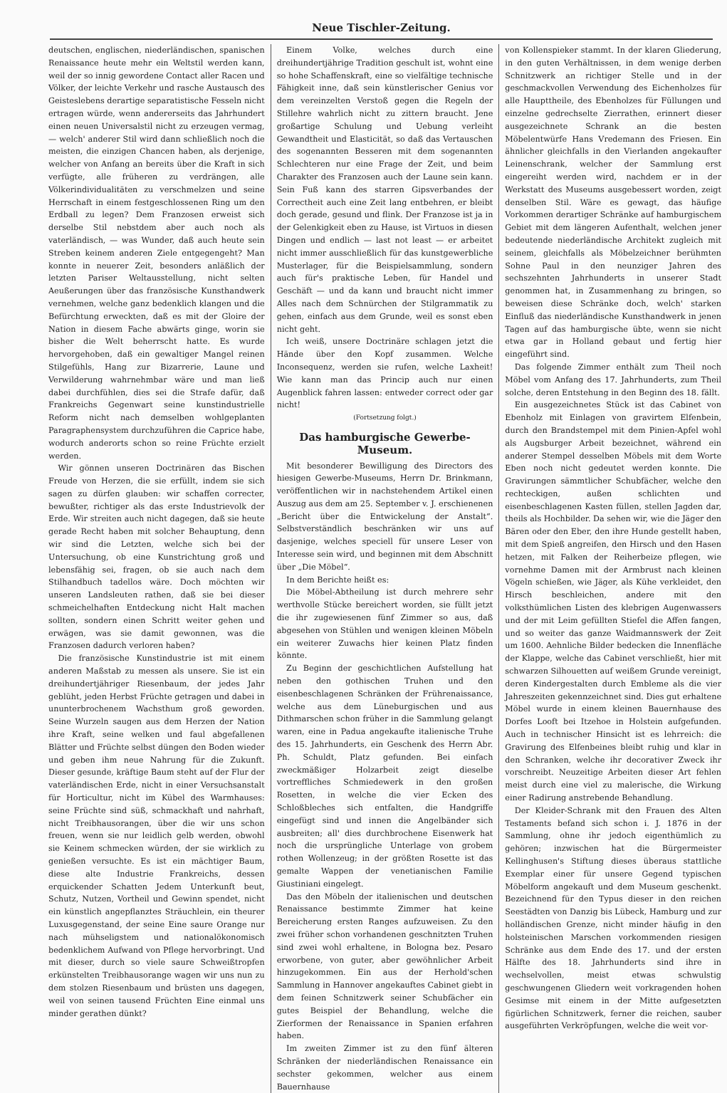Neue Tischler-Zeitung.
deutschen, englischen, niederländischen, spanischen Renaissance heute mehr ein Weltstil werden kann, weil der so innig gewordene Contact aller Racen und Völker, der leichte Verkehr und rasche Austausch des Geisteslebens derartige separatistische Fesseln nicht ertragen würde, wenn andererseits das Jahrhundert einen neuen Universalstil nicht zu erzeugen vermag, — welch' anderer Stil wird dann schließlich noch die meisten, die einzigen Chancen haben, als derjenige, welcher von Anfang an bereits über die Kraft in sich verfügte, alle früheren zu verdrängen, alle Völkerindividualitäten zu verschmelzen und seine Herrschaft in einem festgeschlossenen Ring um den Erdball zu legen? Dem Franzosen erweist sich derselbe Stil nebstdem aber auch noch als vaterländisch, — was Wunder, daß auch heute sein Streben keinem anderen Ziele entgegengeht? Man konnte in neuerer Zeit, besonders anläßlich der letzten Pariser Weltausstellung, nicht selten Aeußerungen über das französische Kunsthandwerk vernehmen, welche ganz bedenklich klangen und die Befürchtung erweckten, daß es mit der Gloire der Nation in diesem Fache abwärts ginge, worin sie bisher die Welt beherrscht hatte. Es wurde hervorgehoben, daß ein gewaltiger Mangel reinen Stilgefühls, Hang zur Bizarrerie, Laune und Verwilderung wahrnehmbar wäre und man ließ dabei durchfühlen, dies sei die Strafe dafür, daß Frankreichs Gegenwart seine kunstindustrielle Reform nicht nach demselben wohlgeplanten Paragraphensystem durchzuführen die Caprice habe, wodurch anderorts schon so reine Früchte erzielt werden.
Wir gönnen unseren Doctrinären das Bischen Freude von Herzen, die sie erfüllt, indem sie sich sagen zu dürfen glauben: wir schaffen correcter, bewußter, richtiger als das erste Industrievolk der Erde. Wir streiten auch nicht dagegen, daß sie heute gerade Recht haben mit solcher Behauptung, denn wir sind die Letzten, welche sich bei der Untersuchung, ob eine Kunstrichtung groß und lebensfähig sei, fragen, ob sie auch nach dem Stilhandbuch tadellos wäre. Doch möchten wir unseren Landsleuten rathen, daß sie bei dieser schmeichelhaften Entdeckung nicht Halt machen sollten, sondern einen Schritt weiter gehen und erwägen, was sie damit gewonnen, was die Franzosen dadurch verloren haben?
Die französische Kunstindustrie ist mit einem anderen Maßstab zu messen als unsere. Sie ist ein dreihundertjähriger Riesenbaum, der jedes Jahr geblüht, jeden Herbst Früchte getragen und dabei in ununterbrochenem Wachsthum groß geworden. Seine Wurzeln saugen aus dem Herzen der Nation ihre Kraft, seine welken und faul abgefallenen Blätter und Früchte selbst düngen den Boden wieder und geben ihm neue Nahrung für die Zukunft. Dieser gesunde, kräftige Baum steht auf der Flur der vaterländischen Erde, nicht in einer Versuchsanstalt für Horticultur, nicht im Kübel des Warmhauses: seine Früchte sind süß, schmackhaft und nahrhaft, nicht Treibhausorangen, über die wir uns schon freuen, wenn sie nur leidlich gelb werden, obwohl sie Keinem schmecken würden, der sie wirklich zu genießen versuchte. Es ist ein mächtiger Baum, diese alte Industrie Frankreichs, dessen erquickender Schatten Jedem Unterkunft beut, Schutz, Nutzen, Vortheil und Gewinn spendet, nicht ein künstlich angepflanztes Sträuchlein, ein theurer Luxusgegenstand, der seine Eine saure Orange nur nach mühseligstem und nationalökonomisch bedenklichem Aufwand von Pflege hervorbringt. Und mit dieser, durch so viele saure Schweißtropfen erkünstelten Treibhausorange wagen wir uns nun zu dem stolzen Riesenbaum und brüsten uns dagegen, weil von seinen tausend Früchten Eine einmal uns minder gerathen dünkt?
Einem Volke, welches durch eine dreihundertjährige Tradition geschult ist, wohnt eine so hohe Schaffenskraft, eine so vielfältige technische Fähigkeit inne, daß sein künstlerischer Genius vor dem vereinzelten Verstoß gegen die Regeln der Stillehre wahrlich nicht zu zittern braucht. Jene großartige Schulung und Uebung verleiht Gewandtheit und Elasticität, so daß das Vertauschen des sogenannten Besseren mit dem sogenannten Schlechteren nur eine Frage der Zeit, und beim Charakter des Franzosen auch der Laune sein kann. Sein Fuß kann des starren Gipsverbandes der Correctheit auch eine Zeit lang entbehren, er bleibt doch gerade, gesund und flink. Der Franzose ist ja in der Gelenkigkeit eben zu Hause, ist Virtuos in diesen Dingen und endlich — last not least — er arbeitet nicht immer ausschließlich für das kunstgewerbliche Musterlager, für die Beispielsammlung, sondern auch für's praktische Leben, für Handel und Geschäft — und da kann und braucht nicht immer Alles nach dem Schnürchen der Stilgrammatik zu gehen, einfach aus dem Grunde, weil es sonst eben nicht geht.
Ich weiß, unsere Doctrinäre schlagen jetzt die Hände über den Kopf zusammen. Welche Inconsequenz, werden sie rufen, welche Laxheit! Wie kann man das Princip auch nur einen Augenblick fahren lassen: entweder correct oder gar nicht!
(Fortsetzung folgt.)
Das hamburgische Gewerbe-Museum.
Mit besonderer Bewilligung des Directors des hiesigen Gewerbe-Museums, Herrn Dr. Brinkmann, veröffentlichen wir in nachstehendem Artikel einen Auszug aus dem am 25. September v. J. erschienenen „Bericht über die Entwickelung der Anstalt“. Selbstverständlich beschränken wir uns auf dasjenige, welches speciell für unsere Leser von Interesse sein wird, und beginnen mit dem Abschnitt über „Die Möbel“.
In dem Berichte heißt es:
Die Möbel-Abtheilung ist durch mehrere sehr werthvolle Stücke bereichert worden, sie füllt jetzt die ihr zugewiesenen fünf Zimmer so aus, daß abgesehen von Stühlen und wenigen kleinen Möbeln ein weiterer Zuwachs hier keinen Platz finden könnte.
Zu Beginn der geschichtlichen Aufstellung hat neben den gothischen Truhen und den eisenbeschlagenen Schränken der Frührenaissance, welche aus dem Lüneburgischen und aus Dithmarschen schon früher in die Sammlung gelangt waren, eine in Padua angekaufte italienische Truhe des 15. Jahrhunderts, ein Geschenk des Herrn Abr. Ph. Schuldt, Platz gefunden. Bei einfach zweckmäßiger Holzarbeit zeigt dieselbe vortreffliches Schmiedewerk in den großen Rosetten, in welche die vier Ecken des Schloßbleches sich entfalten, die Handgriffe eingefügt sind und innen die Angelbänder sich ausbreiten; all' dies durchbrochene Eisenwerk hat noch die ursprüngliche Unterlage von grobem rothen Wollenzeug; in der größten Rosette ist das gemalte Wappen der venetianischen Familie Giustiniani eingelegt.
Das den Möbeln der italienischen und deutschen Renaissance bestimmte Zimmer hat keine Bereicherung ersten Ranges aufzuweisen. Zu den zwei früher schon vorhandenen geschnitzten Truhen sind zwei wohl erhaltene, in Bologna bez. Pesaro erworbene, von guter, aber gewöhnlicher Arbeit hinzugekommen. Ein aus der Herhold'schen Sammlung in Hannover angekauftes Cabinet giebt in dem feinen Schnitzwerk seiner Schubfächer ein gutes Beispiel der Behandlung, welche die Zierformen der Renaissance in Spanien erfahren haben.
Im zweiten Zimmer ist zu den fünf älteren Schränken der niederländischen Renaissance ein sechster gekommen, welcher aus einem Bauernhause
von Kollenspieker stammt. In der klaren Gliederung, in den guten Verhältnissen, in dem wenige derben Schnitzwerk an richtiger Stelle und in der geschmackvollen Verwendung des Eichenholzes für alle Haupttheile, des Ebenholzes für Füllungen und einzelne gedrechselte Zierrathen, erinnert dieser ausgezeichnete Schrank an die besten Möbelentwürfe Hans Vredemann des Friesen. Ein ähnlicher gleichfalls in den Vierlanden angekaufter Leinenschrank, welcher der Sammlung erst eingereiht werden wird, nachdem er in der Werkstatt des Museums ausgebessert worden, zeigt denselben Stil. Wäre es gewagt, das häufige Vorkommen derartiger Schränke auf hamburgischem Gebiet mit dem längeren Aufenthalt, welchen jener bedeutende niederländische Architekt zugleich mit seinem, gleichfalls als Möbelzeichner berühmten Sohne Paul in den neunziger Jahren des sechszehnten Jahrhunderts in unserer Stadt genommen hat, in Zusammenhang zu bringen, so beweisen diese Schränke doch, welch' starken Einfluß das niederländische Kunsthandwerk in jenen Tagen auf das hamburgische übte, wenn sie nicht etwa gar in Holland gebaut und fertig hier eingeführt sind.
Das folgende Zimmer enthält zum Theil noch Möbel vom Anfang des 17. Jahrhunderts, zum Theil solche, deren Entstehung in den Beginn des 18. fällt.
Ein ausgezeichnetes Stück ist das Cabinet von Ebenholz mit Einlagen von gravirtem Elfenbein, durch den Brandstempel mit dem Pinien-Apfel wohl als Augsburger Arbeit bezeichnet, während ein anderer Stempel desselben Möbels mit dem Worte Eben noch nicht gedeutet werden konnte. Die Gravirungen sämmtlicher Schubfächer, welche den rechteckigen, außen schlichten und eisenbeschlagenen Kasten füllen, stellen Jagden dar, theils als Hochbilder. Da sehen wir, wie die Jäger den Bären oder den Eber, den ihre Hunde gestellt haben, mit dem Spieß angreifen, den Hirsch und den Hasen hetzen, mit Falken der Reiherbeize pflegen, wie vornehme Damen mit der Armbrust nach kleinen Vögeln schießen, wie Jäger, als Kühe verkleidet, den Hirsch beschleichen, andere mit den volksthümlichen Listen des klebrigen Augenwassers und der mit Leim gefüllten Stiefel die Affen fangen, und so weiter das ganze Waidmannswerk der Zeit um 1600. Aehnliche Bilder bedecken die Innenfläche der Klappe, welche das Cabinet verschließt, hier mit schwarzen Silhouetten auf weißem Grunde vereinigt, deren Kindergestalten durch Embleme als die vier Jahreszeiten gekennzeichnet sind. Dies gut erhaltene Möbel wurde in einem kleinen Bauernhause des Dorfes Looft bei Itzehoe in Holstein aufgefunden. Auch in technischer Hinsicht ist es lehrreich: die Gravirung des Elfenbeines bleibt ruhig und klar in den Schranken, welche ihr decorativer Zweck ihr vorschreibt. Neuzeitige Arbeiten dieser Art fehlen meist durch eine viel zu malerische, die Wirkung einer Radirung anstrebende Behandlung.
Der Kleider-Schrank mit den Frauen des Alten Testaments befand sich schon i. J. 1876 in der Sammlung, ohne ihr jedoch eigenthümlich zu gehören; inzwischen hat die Bürgermeister Kellinghusen's Stiftung dieses überaus stattliche Exemplar einer für unsere Gegend typischen Möbelform angekauft und dem Museum geschenkt. Bezeichnend für den Typus dieser in den reichen Seestädten von Danzig bis Lübeck, Hamburg und zur holländischen Grenze, nicht minder häufig in den holsteinischen Marschen vorkommenden riesigen Schränke aus dem Ende des 17. und der ersten Hälfte des 18. Jahrhunderts sind ihre in wechselvollen, meist etwas schwulstig geschwungenen Gliedern weit vorkragenden hohen Gesimse mit einem in der Mitte aufgesetzten figürlichen Schnitzwerk, ferner die reichen, sauber ausgeführten Verkröpfungen, welche die weit vor-